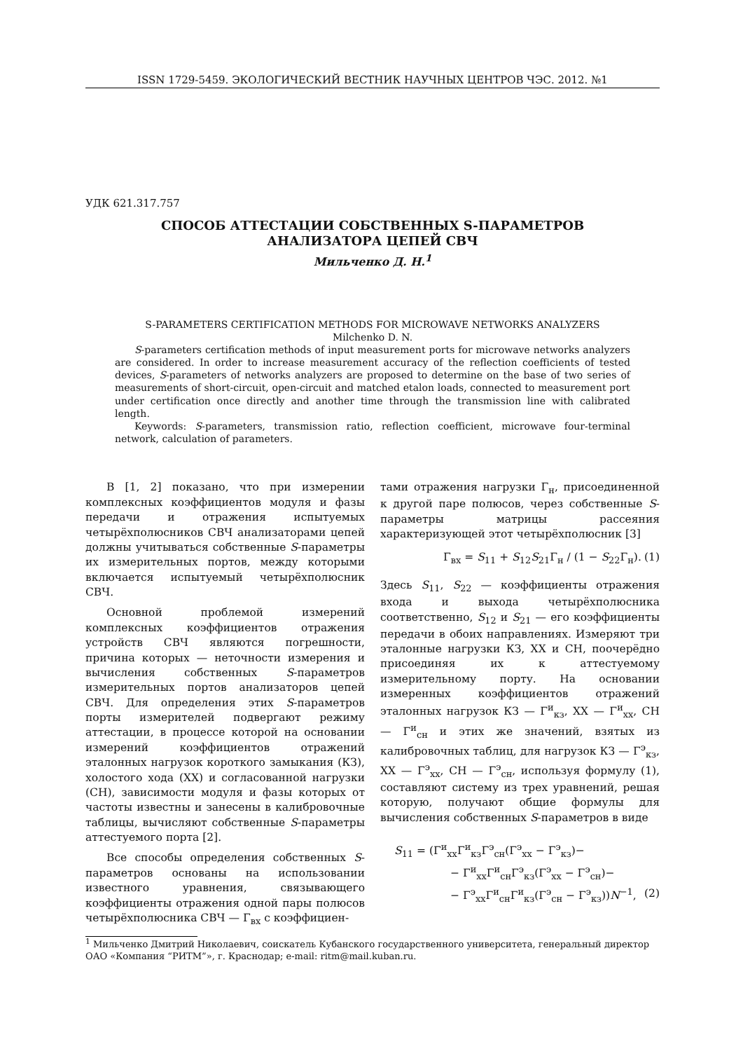ISSN 1729-5459. ЭКОЛОГИЧЕСКИЙ ВЕСТНИК НАУЧНЫХ ЦЕНТРОВ ЧЭС. 2012. №1
УДК 621.317.757
СПОСОБ АТТЕСТАЦИИ СОБСТВЕННЫХ S-ПАРАМЕТРОВ
АНАЛИЗАТОРА ЦЕПЕЙ СВЧ
Мильченко Д. Н.<sup>1</sup>
S-PARAMETERS CERTIFICATION METHODS FOR MICROWAVE NETWORKS ANALYZERS
Milchenko D. N.
S-parameters certification methods of input measurement ports for microwave networks analyzers are considered. In order to increase measurement accuracy of the reflection coefficients of tested devices, S-parameters of networks analyzers are proposed to determine on the base of two series of measurements of short-circuit, open-circuit and matched etalon loads, connected to measurement port under certification once directly and another time through the transmission line with calibrated length.
Keywords: S-parameters, transmission ratio, reflection coefficient, microwave four-terminal network, calculation of parameters.
В [1, 2] показано, что при измерении комплексных коэффициентов модуля и фазы передачи и отражения испытуемых четырёхполюсников СВЧ анализаторами цепей должны учитываться собственные S-параметры их измерительных портов, между которыми включается испытуемый четырёхполюсник СВЧ.
Основной проблемой измерений комплексных коэффициентов отражения устройств СВЧ являются погрешности, причина которых — неточности измерения и вычисления собственных S-параметров измерительных портов анализаторов цепей СВЧ. Для определения этих S-параметров порты измерителей подвергают режиму аттестации, в процессе которой на основании измерений коэффициентов отражений эталонных нагрузок короткого замыкания (КЗ), холостого хода (ХХ) и согласованной нагрузки (СН), зависимости модуля и фазы которых от частоты известны и занесены в калибровочные таблицы, вычисляют собственные S-параметры аттестуемого порта [2].
Все способы определения собственных S-параметров основаны на использовании известного уравнения, связывающего коэффициенты отражения одной пары полюсов четырёхполюсника СВЧ — Γ<sub>вх</sub> с коэффициен-
тами отражения нагрузки Γ<sub>н</sub>, присоединенной к другой паре полюсов, через собственные S-параметры матрицы рассеяния характеризующей этот четырёхполюсник [3]
Γ<sub>вх</sub> = S<sub>11</sub> + S<sub>12</sub>S<sub>21</sub>Γ<sub>н</sub> / (1 − S<sub>22</sub>Γ<sub>н</sub>). (1)
Здесь S<sub>11</sub>, S<sub>22</sub> — коэффициенты отражения входа и выхода четырёхполюсника соответственно, S<sub>12</sub> и S<sub>21</sub> — его коэффициенты передачи в обоих направлениях. Измеряют три эталонные нагрузки КЗ, ХХ и СН, поочерёдно присоединяя их к аттестуемому измерительному порту. На основании измеренных коэффициентов отражений эталонных нагрузок КЗ — Γ<sup>и</sup><sub>кз</sub>, ХХ — Γ<sup>и</sup><sub>хх</sub>, СН — Γ<sup>и</sup><sub>сн</sub> и этих же значений, взятых из калибровочных таблиц, для нагрузок КЗ — Γ<sup>э</sup><sub>кз</sub>, ХХ — Γ<sup>э</sup><sub>хх</sub>, СН — Γ<sup>э</sup><sub>сн</sub>, используя формулу (1), составляют систему из трех уравнений, решая которую, получают общие формулы для вычисления собственных S-параметров в виде
S<sub>11</sub> = (Γ<sup>и</sup><sub>хх</sub>Γ<sup>и</sup><sub>кз</sub>Γ<sup>э</sup><sub>сн</sub>(Γ<sup>э</sup><sub>хх</sub> − Γ<sup>э</sup><sub>кз</sub>)−
− Γ<sup>и</sup><sub>хх</sub>Γ<sup>и</sup><sub>сн</sub>Γ<sup>э</sup><sub>кз</sub>(Γ<sup>э</sup><sub>хх</sub> − Γ<sup>э</sup><sub>сн</sub>)−
− Γ<sup>э</sup><sub>хх</sub>Γ<sup>и</sup><sub>сн</sub>Γ<sup>и</sup><sub>кз</sub>(Γ<sup>э</sup><sub>сн</sub> − Γ<sup>э</sup><sub>кз</sub>))N<sup>−1</sup>, (2)
<sup>1</sup> Мильченко Дмитрий Николаевич, соискатель Кубанского государственного университета, генеральный директор ОАО «Компания “РИТМ”», г. Краснодар; e-mail: ritm@mail.kuban.ru.